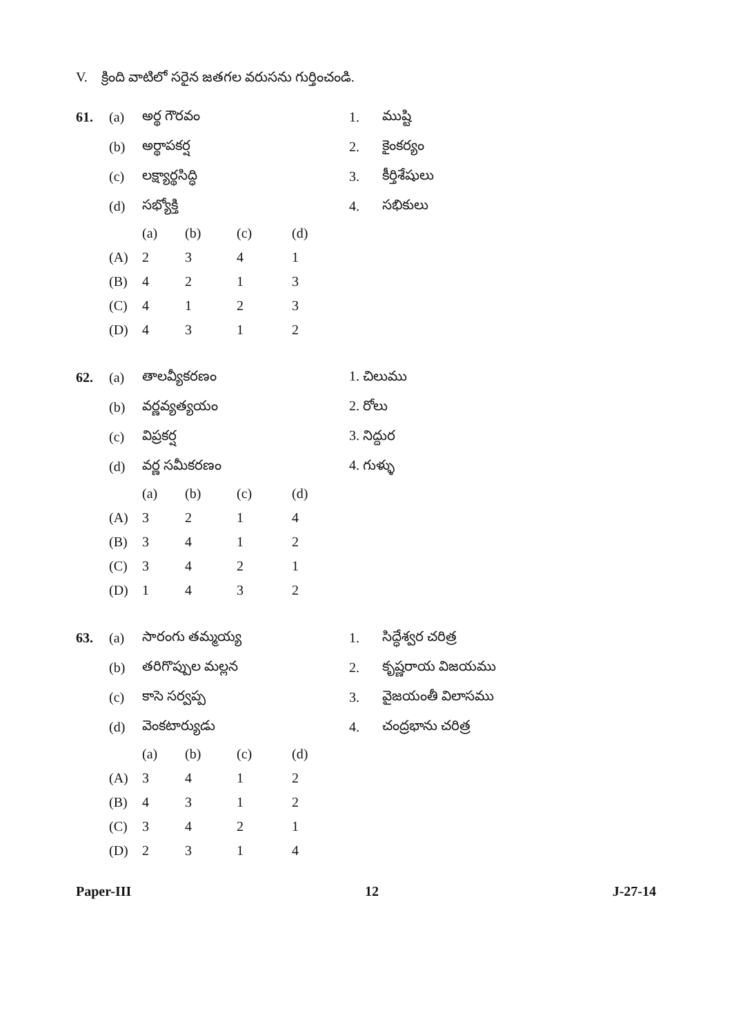V. క్రింది వాటిలో సరైన జతగల వరుసను గుర్తించండి.
| 61. | (a) | అర్థ గౌరవం | 1. | ముష్టి |
| | (b) | అర్థాపకర్ష | 2. | కైంకర్యం |
| | (c) | లక్ష్యార్థసిద్ధి | 3. | కీర్తిశేషులు |
| | (d) | సభ్యోక్తి | 4. | సభికులు |
| | (a) | (b) | (c) | (d) |
| (A) | 2 | 3 | 4 | 1 |
| (B) | 4 | 2 | 1 | 3 |
| (C) | 4 | 1 | 2 | 3 |
| (D) | 4 | 3 | 1 | 2 |
| 62. | (a) | తాలవ్యీకరణం | 1. చిలుము |
| | (b) | వర్ణవ్యత్యయం | 2. రోలు |
| | (c) | విప్రకర్ష | 3. నిద్దుర |
| | (d) | వర్ణ సమీకరణం | 4. గుళ్ళు |
| | (a) | (b) | (c) | (d) |
| (A) | 3 | 2 | 1 | 4 |
| (B) | 3 | 4 | 1 | 2 |
| (C) | 3 | 4 | 2 | 1 |
| (D) | 1 | 4 | 3 | 2 |
| 63. | (a) | సారంగు తమ్మయ్య | 1. | సిద్ధేశ్వర చరిత్ర |
| | (b) | తరిగొప్పుల మల్లన | 2. | కృష్ణరాయ విజయము |
| | (c) | కాసె సర్వప్ప | 3. | వైజయంతీ విలాసము |
| | (d) | వెంకటార్యుడు | 4. | చంద్రభాను చరిత్ర |
| | (a) | (b) | (c) | (d) |
| (A) | 3 | 4 | 1 | 2 |
| (B) | 4 | 3 | 1 | 2 |
| (C) | 3 | 4 | 2 | 1 |
| (D) | 2 | 3 | 1 | 4 |
Paper-III 12 J-27-14